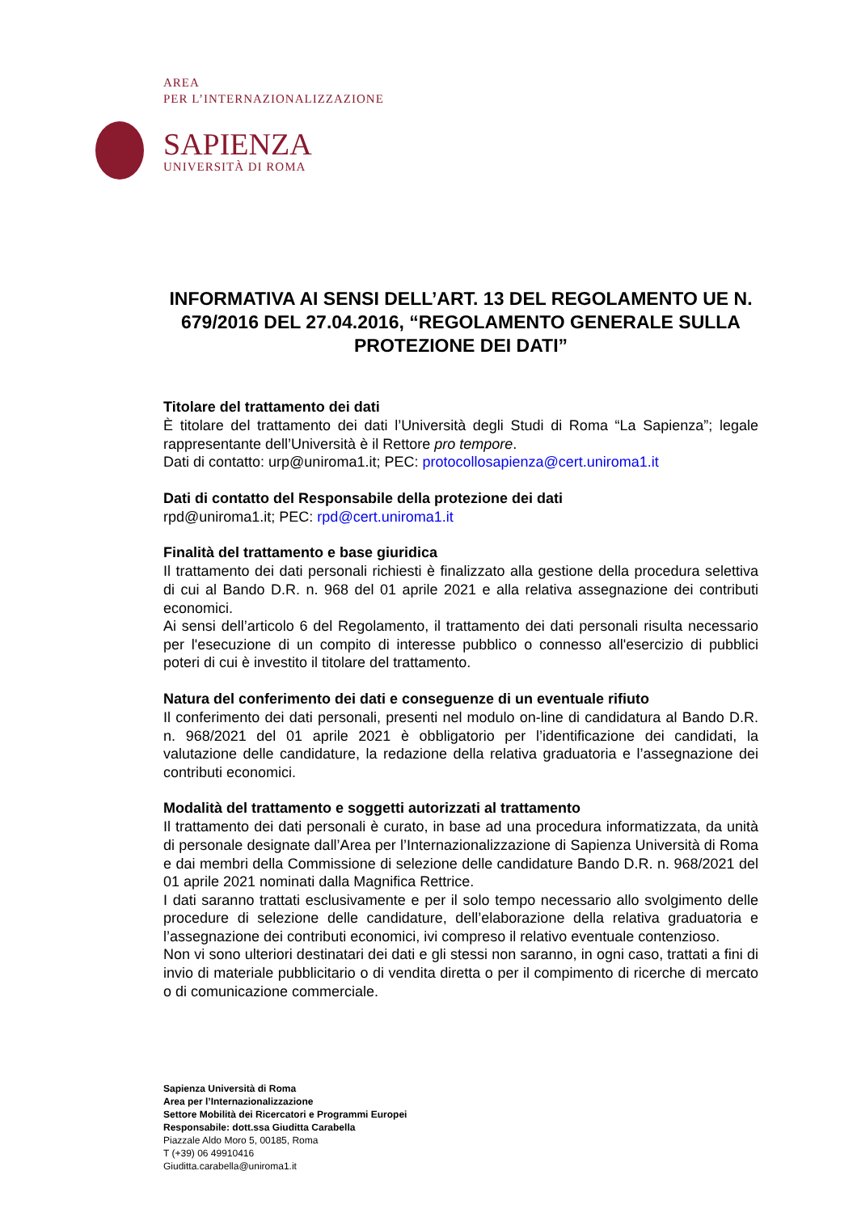AREA
PER L’INTERNAZIONALIZZAZIONE
SAPIENZA
UNIVERSITÀ DI ROMA
INFORMATIVA AI SENSI DELL’ART. 13 DEL REGOLAMENTO UE N. 679/2016 DEL 27.04.2016, “REGOLAMENTO GENERALE SULLA PROTEZIONE DEI DATI”
Titolare del trattamento dei dati
È titolare del trattamento dei dati l’Università degli Studi di Roma “La Sapienza”; legale rappresentante dell’Università è il Rettore pro tempore.
Dati di contatto: urp@uniroma1.it; PEC: protocollosapienza@cert.uniroma1.it
Dati di contatto del Responsabile della protezione dei dati
rpd@uniroma1.it; PEC: rpd@cert.uniroma1.it
Finalità del trattamento e base giuridica
Il trattamento dei dati personali richiesti è finalizzato alla gestione della procedura selettiva di cui al Bando D.R. n. 968 del 01 aprile 2021 e alla relativa assegnazione dei contributi economici.
Ai sensi dell’articolo 6 del Regolamento, il trattamento dei dati personali risulta necessario per l'esecuzione di un compito di interesse pubblico o connesso all'esercizio di pubblici poteri di cui è investito il titolare del trattamento.
Natura del conferimento dei dati e conseguenze di un eventuale rifiuto
Il conferimento dei dati personali, presenti nel modulo on-line di candidatura al Bando D.R. n. 968/2021 del 01 aprile 2021 è obbligatorio per l’identificazione dei candidati, la valutazione delle candidature, la redazione della relativa graduatoria e l’assegnazione dei contributi economici.
Modalità del trattamento e soggetti autorizzati al trattamento
Il trattamento dei dati personali è curato, in base ad una procedura informatizzata, da unità di personale designate dall’Area per l’Internazionalizzazione di Sapienza Università di Roma e dai membri della Commissione di selezione delle candidature Bando D.R. n. 968/2021 del 01 aprile 2021 nominati dalla Magnifica Rettrice.
I dati saranno trattati esclusivamente e per il solo tempo necessario allo svolgimento delle procedure di selezione delle candidature, dell’elaborazione della relativa graduatoria e l’assegnazione dei contributi economici, ivi compreso il relativo eventuale contenzioso.
Non vi sono ulteriori destinatari dei dati e gli stessi non saranno, in ogni caso, trattati a fini di invio di materiale pubblicitario o di vendita diretta o per il compimento di ricerche di mercato o di comunicazione commerciale.
Sapienza Università di Roma
Area per l’Internazionalizzazione
Settore Mobilità dei Ricercatori e Programmi Europei
Responsabile: dott.ssa Giuditta Carabella
Piazzale Aldo Moro 5, 00185, Roma
T (+39) 06 49910416
Giuditta.carabella@uniroma1.it